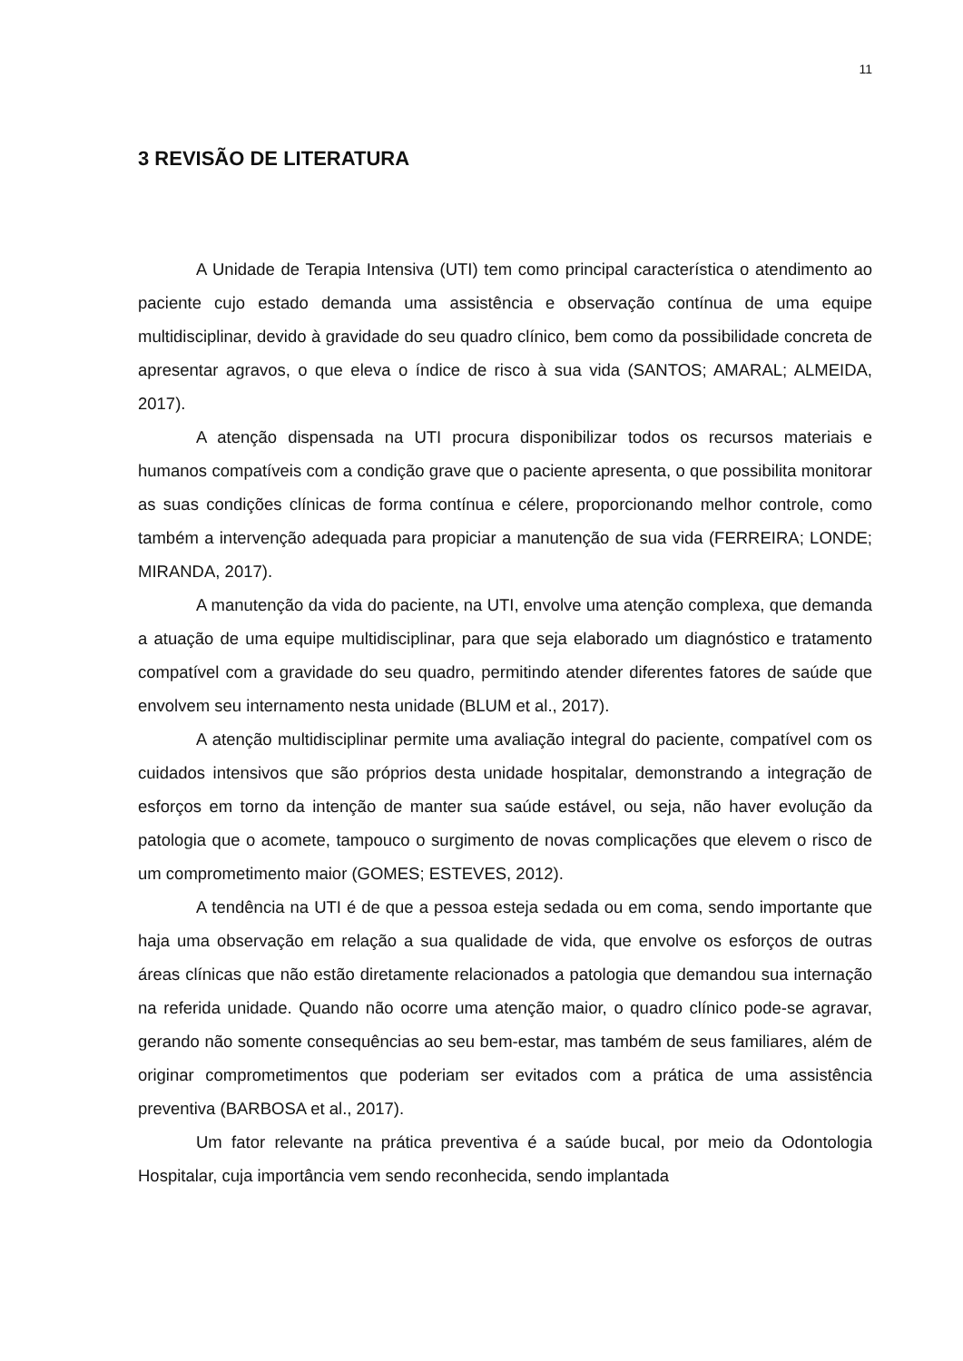11
3 REVISÃO DE LITERATURA
A Unidade de Terapia Intensiva (UTI) tem como principal característica o atendimento ao paciente cujo estado demanda uma assistência e observação contínua de uma equipe multidisciplinar, devido à gravidade do seu quadro clínico, bem como da possibilidade concreta de apresentar agravos, o que eleva o índice de risco à sua vida (SANTOS; AMARAL; ALMEIDA, 2017).
A atenção dispensada na UTI procura disponibilizar todos os recursos materiais e humanos compatíveis com a condição grave que o paciente apresenta, o que possibilita monitorar as suas condições clínicas de forma contínua e célere, proporcionando melhor controle, como também a intervenção adequada para propiciar a manutenção de sua vida (FERREIRA; LONDE; MIRANDA, 2017).
A manutenção da vida do paciente, na UTI, envolve uma atenção complexa, que demanda a atuação de uma equipe multidisciplinar, para que seja elaborado um diagnóstico e tratamento compatível com a gravidade do seu quadro, permitindo atender diferentes fatores de saúde que envolvem seu internamento nesta unidade (BLUM et al., 2017).
A atenção multidisciplinar permite uma avaliação integral do paciente, compatível com os cuidados intensivos que são próprios desta unidade hospitalar, demonstrando a integração de esforços em torno da intenção de manter sua saúde estável, ou seja, não haver evolução da patologia que o acomete, tampouco o surgimento de novas complicações que elevem o risco de um comprometimento maior (GOMES; ESTEVES, 2012).
A tendência na UTI é de que a pessoa esteja sedada ou em coma, sendo importante que haja uma observação em relação a sua qualidade de vida, que envolve os esforços de outras áreas clínicas que não estão diretamente relacionados a patologia que demandou sua internação na referida unidade. Quando não ocorre uma atenção maior, o quadro clínico pode-se agravar, gerando não somente consequências ao seu bem-estar, mas também de seus familiares, além de originar comprometimentos que poderiam ser evitados com a prática de uma assistência preventiva (BARBOSA et al., 2017).
Um fator relevante na prática preventiva é a saúde bucal, por meio da Odontologia Hospitalar, cuja importância vem sendo reconhecida, sendo implantada